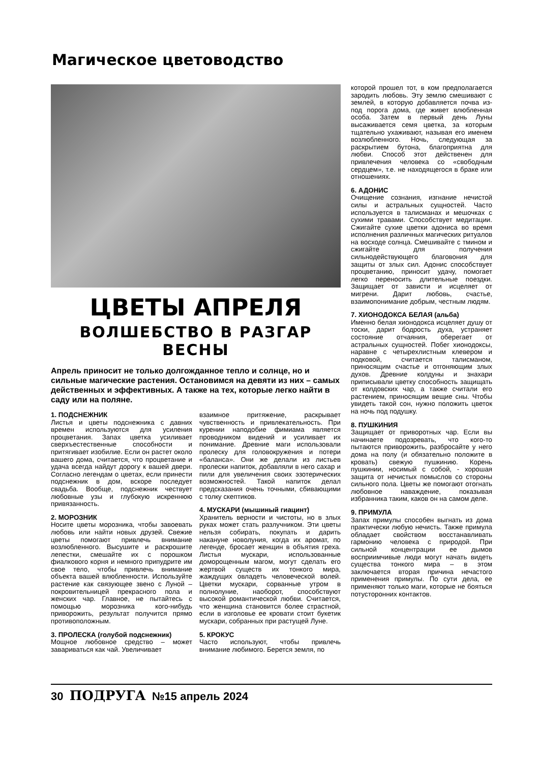Магическое цветоводство
ЦВЕТЫ АПРЕЛЯ
ВОЛШЕБСТВО В РАЗГАР ВЕСНЫ
Апрель приносит не только долгожданное тепло и солнце, но и сильные магические растения. Остановимся на девяти из них – самых действенных и эффективных. А также на тех, которые легко найти в саду или на поляне.
1. ПОДСНЕЖНИК
Листья и цветы подснежника с давних времен используются для усиления процветания. Запах цветка усиливает сверхъестественные способности и притягивает изобилие. Если он растет около вашего дома, считается, что процветание и удача всегда найдут дорогу к вашей двери. Согласно легендам о цветах, если принести подснежник в дом, вскоре последует свадьба. Вообще, подснежник чествует любовные узы и глубокую искреннюю привязанность.
2. МОРОЗНИК
Носите цветы морозника, чтобы завоевать любовь или найти новых друзей. Свежие цветы помогают привлечь внимание возлюбленного. Высушите и раскрошите лепестки, смешайте их с порошком фиалкового корня и немного припудрите им свое тело, чтобы привлечь внимание объекта вашей влюбленности. Используйте растение как связующее звено с Луной – покровительницей прекрасного пола и женских чар. Главное, не пытайтесь с помощью морозника кого-нибудь приворожить, результат получится прямо противоположным.
3. ПРОЛЕСКА (голубой подснежник)
Мощное любовное средство – может завариваться как чай. Увеличивает
взаимное притяжение, раскрывает чувственность и привлекательность. При курении наподобие фимиама является проводником видений и усиливает их понимание. Древние маги использовали пролеску для головокружения и потери «баланса». Они же делали из листьев пролески напиток, добавляли в него сахар и пили для увеличения своих эзотерических возможностей. Такой напиток делал предсказания очень точными, сбивающими с толку скептиков.
4. МУСКАРИ (мышиный гиацинт)
Хранитель верности и чистоты, но в злых руках может стать разлучником. Эти цветы нельзя собирать, покупать и дарить накануне новолуния, когда их аромат, по легенде, бросает женщин в объятия греха. Листья мускари, использованные доморощенным магом, могут сделать его жертвой существ их тонкого мира, жаждущих овладеть человеческой волей. Цветки мускари, сорванные утром в полнолуние, наоборот, способствуют высокой романтической любви. Считается, что женщина становится более страстной, если в изголовье ее кровати стоит букетик мускари, собранных при растущей Луне.
5. КРОКУС
Часто используют, чтобы привлечь внимание любимого. Берется земля, по
которой прошел тот, в ком предполагается зародить любовь. Эту землю смешивают с землей, в которую добавляется почва из-под порога дома, где живет влюбленная особа. Затем в первый день Луны высаживается семя цветка, за которым тщательно ухаживают, называя его именем возлюбленного. Ночь, следующая за раскрытием бутона, благоприятна для любви. Способ этот действенен для привлечения человека со «свободным сердцем», т.е. не находящегося в браке или отношениях.
6. АДОНИС
Очищение сознания, изгнание нечистой силы и астральных сущностей. Часто используется в талисманах и мешочках с сухими травами. Способствует медитации. Сжигайте сухие цветки адониса во время исполнения различных магических ритуалов на восходе солнца. Смешивайте с тмином и сжигайте для получения сильнодействующего благовония для защиты от злых сил. Адонис способствует процветанию, приносит удачу, помогает легко переносить длительные поездки. Защищает от зависти и исцеляет от мигрени. Дарит любовь, счастье, взаимопонимание добрым, честным людям.
7. ХИОНОДОКСА БЕЛАЯ (альба)
Именно белая хионодокса исцеляет душу от тоски, дарит бодрость духа, устраняет состояние отчаяния, оберегает от астральных сущностей. Побег хионодоксы, наравне с четырехлистным клевером и подковой, считается талисманом, приносящим счастье и отгоняющим злых духов. Древние колдуны и знахари приписывали цветку способность защищать от колдовских чар, а также считали его растением, приносящим вещие сны. Чтобы увидеть такой сон, нужно положить цветок на ночь под подушку.
8. ПУШКИНИЯ
Защищает от приворотных чар. Если вы начинаете подозревать, что кого-то пытаются приворожить, разбросайте у него дома на полу (и обязательно положите в кровать) свежую пушкинию. Корень пушкинии, носимый с собой, - хорошая защита от нечистых помыслов со стороны сильного пола. Цветы же помогают отогнать любовное наваждение, показывая избранника таким, каков он на самом деле.
9. ПРИМУЛА
Запах примулы способен выгнать из дома практически любую нечисть. Также примула обладает свойством восстанавливать гармонию человека с природой. При сильной концентрации ее дымов восприимчивые люди могут начать видеть существа тонкого мира – в этом заключается вторая причина нечастого применения примулы. По сути дела, ее применяют только маги, которые не бояться потусторонних контактов.
30 ПОДРУГА №15 апрель 2024